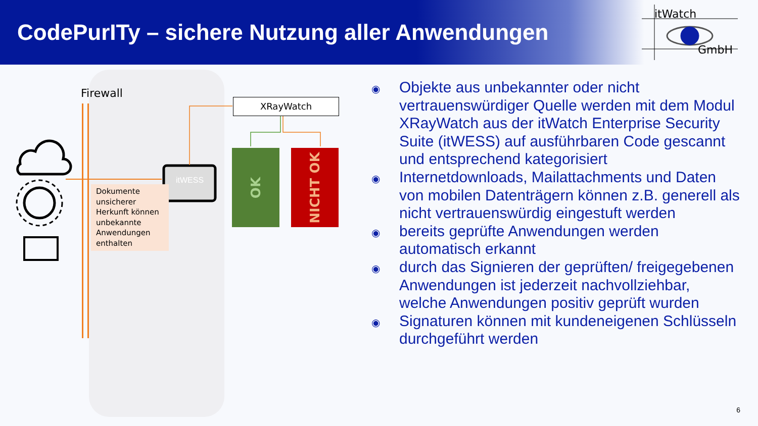CodePurITy – sichere Nutzung aller Anwendungen
itWatch
GmbH
Firewall
itWESS
Dokumente unsicherer Herkunft können unbekannte Anwendungen enthalten
XRayWatch
OK NICHT OK
◉ Objekte aus unbekannter oder nicht vertrauenswürdiger Quelle werden mit dem Modul XRayWatch aus der itWatch Enterprise Security Suite (itWESS) auf ausführbaren Code gescannt und entsprechend kategorisiert
◉ Internetdownloads, Mailattachments und Daten von mobilen Datenträgern können z.B. generell als nicht vertrauenswürdig eingestuft werden
◉ bereits geprüfte Anwendungen werden automatisch erkannt
◉ durch das Signieren der geprüften/ freigegebenen Anwendungen ist jederzeit nachvollziehbar, welche Anwendungen positiv geprüft wurden
◉ Signaturen können mit kundeneigenen Schlüsseln durchgeführt werden
6